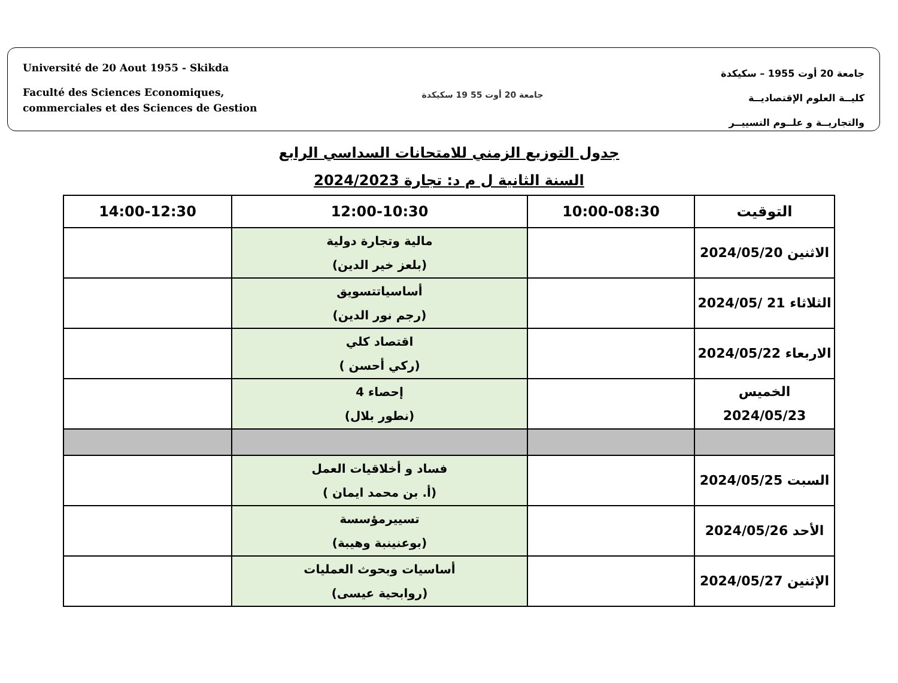Université de 20 Aout 1955 - Skikda
Faculté des Sciences Economiques,
commerciales et des Sciences de Gestion
جامعة 20 أوت 55 19 سكيكدة
جامعة 20 أوت 1955 – سكيكدة
كليــة العلوم الإقتصاديــة
والتجاريــة و علــوم التسييــر
جدول التوزيع الزمني للامتحانات السداسي الرابع
السنة الثانية ل م د: تجارة 2024/2023
| التوقيت | 10:00-08:30 | 12:00-10:30 | 14:00-12:30 |
| --- | --- | --- | --- |
| الاثنين 2024/05/20 | | مالية وتجارة دولية (بلعز خير الدين) | |
| الثلاثاء 21 /2024/05 | | أساسياتتسويق (رجم نور الدين) | |
| الاربعاء 2024/05/22 | | اقتصاد كلي (ركي أحسن ) | |
| الخميس 2024/05/23 | | إحصاء 4 (نطور بلال) | |
| السبت 2024/05/25 | | فساد و أخلاقيات العمل (أ. بن محمد ايمان ) | |
| الأحد 2024/05/26 | | تسييرمؤسسة (بوعنينبة وهيبة) | |
| الإثنين 2024/05/27 | | أساسيات وبحوث العمليات (روابحية عيسى) | |